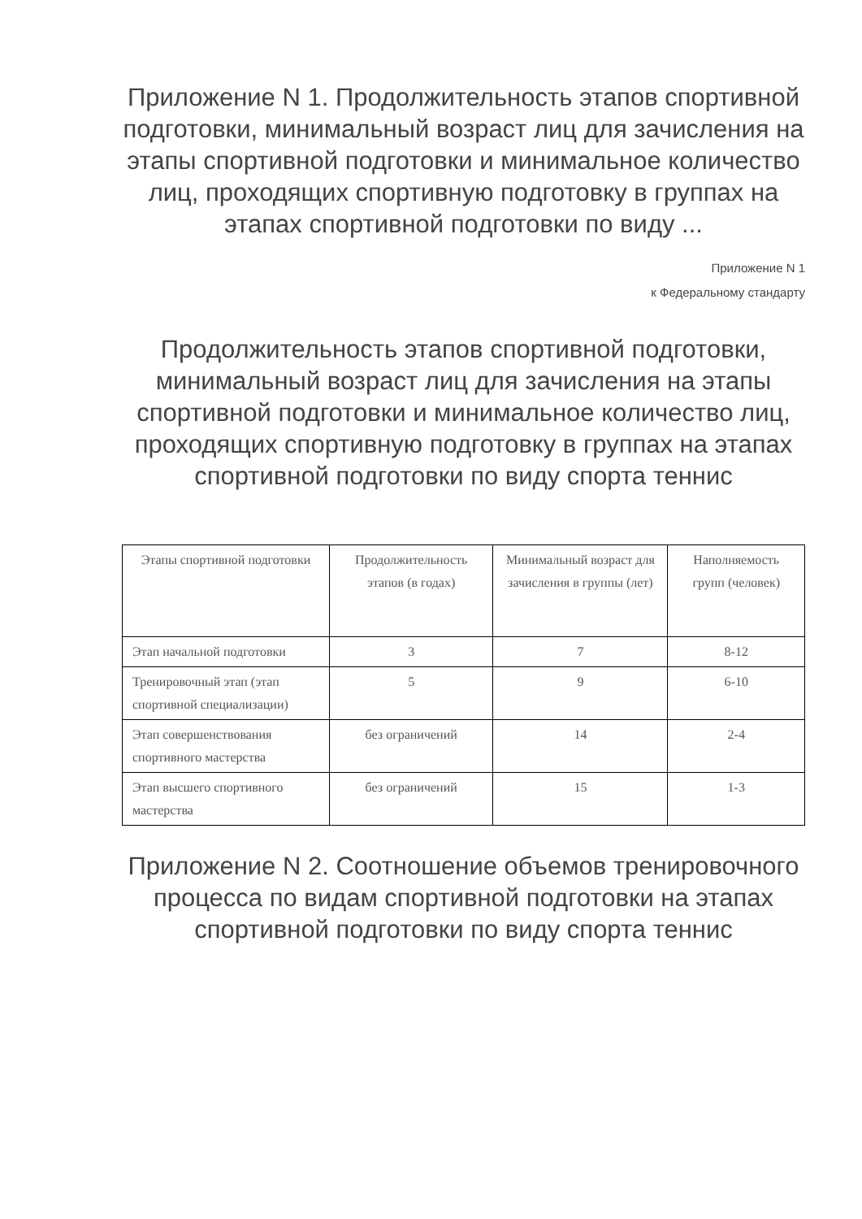Приложение N 1. Продолжительность этапов спортивной подготовки, минимальный возраст лиц для зачисления на этапы спортивной подготовки и минимальное количество лиц, проходящих спортивную подготовку в группах на этапах спортивной подготовки по виду ...
Приложение N 1
к Федеральному стандарту
Продолжительность этапов спортивной подготовки, минимальный возраст лиц для зачисления на этапы спортивной подготовки и минимальное количество лиц, проходящих спортивную подготовку в группах на этапах спортивной подготовки по виду спорта теннис
| Этапы спортивной подготовки | Продолжительность этапов (в годах) | Минимальный возраст для зачисления в группы (лет) | Наполняемость групп (человек) |
| --- | --- | --- | --- |
| Этап начальной подготовки | 3 | 7 | 8-12 |
| Тренировочный этап (этап спортивной специализации) | 5 | 9 | 6-10 |
| Этап совершенствования спортивного мастерства | без ограничений | 14 | 2-4 |
| Этап высшего спортивного мастерства | без ограничений | 15 | 1-3 |
Приложение N 2. Соотношение объемов тренировочного процесса по видам спортивной подготовки на этапах спортивной подготовки по виду спорта теннис